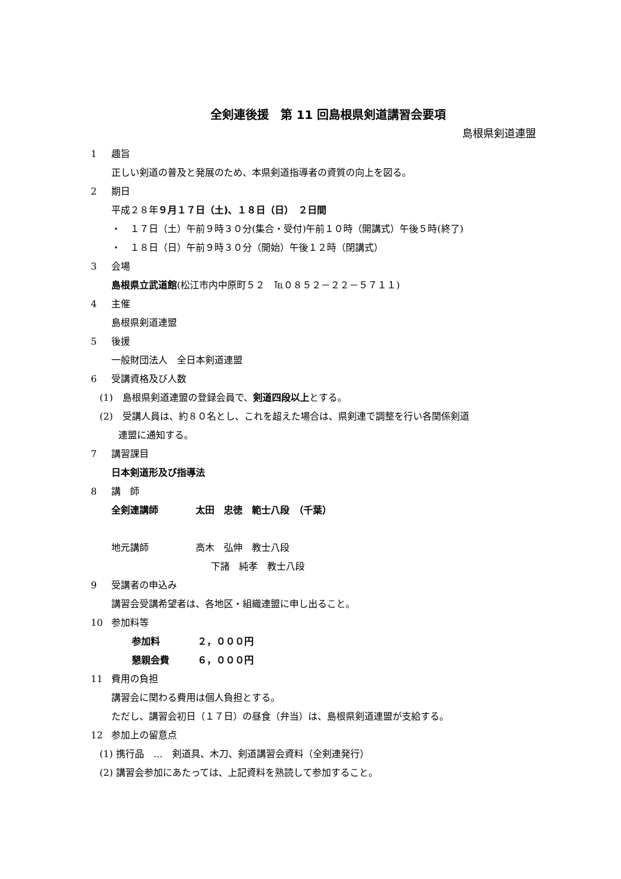全剣連後援　第 11 回島根県剣道講習会要項
島根県剣道連盟
1 趣旨
正しい剣道の普及と発展のため、本県剣道指導者の資質の向上を図る。
2 期日
平成２８年９月１７日（土)、１８日（日）　２日間
・　１７日（土）午前９時３０分(集合・受付)午前１０時（開講式）午後５時(終了)
・　１８日（日）午前９時３０分（開始）午後１２時（閉講式）
3 会場
島根県立武道館(松江市内中原町５２　℡０８５２－２２－５７１１)
4 主催
島根県剣道連盟
5 後援
一般財団法人　全日本剣道連盟
6 受講資格及び人数
(1)　島根県剣道連盟の登録会員で、剣道四段以上とする。
(2)　受講人員は、約８０名とし、これを超えた場合は、県剣連で調整を行い各関係剣道
連盟に通知する。
7 講習課目
日本剣道形及び指導法
8 講　師
全剣連講師　　　　太田　忠徳　範士八段　（千葉）
地元講師　　　　　高木　弘伸　教士八段
下諸　純孝　教士八段
9 受講者の申込み
講習会受講希望者は、各地区・組織連盟に申し出ること。
10 参加料等
参加料　　　　２，０００円
懇親会費　　　６，０００円
11 費用の負担
講習会に関わる費用は個人負担とする。
ただし、講習会初日（１７日）の昼食（弁当）は、島根県剣道連盟が支給する。
12 参加上の留意点
(1) 携行品　…　剣道具、木刀、剣道講習会資料（全剣連発行）
(2) 講習会参加にあたっては、上記資料を熟読して参加すること。